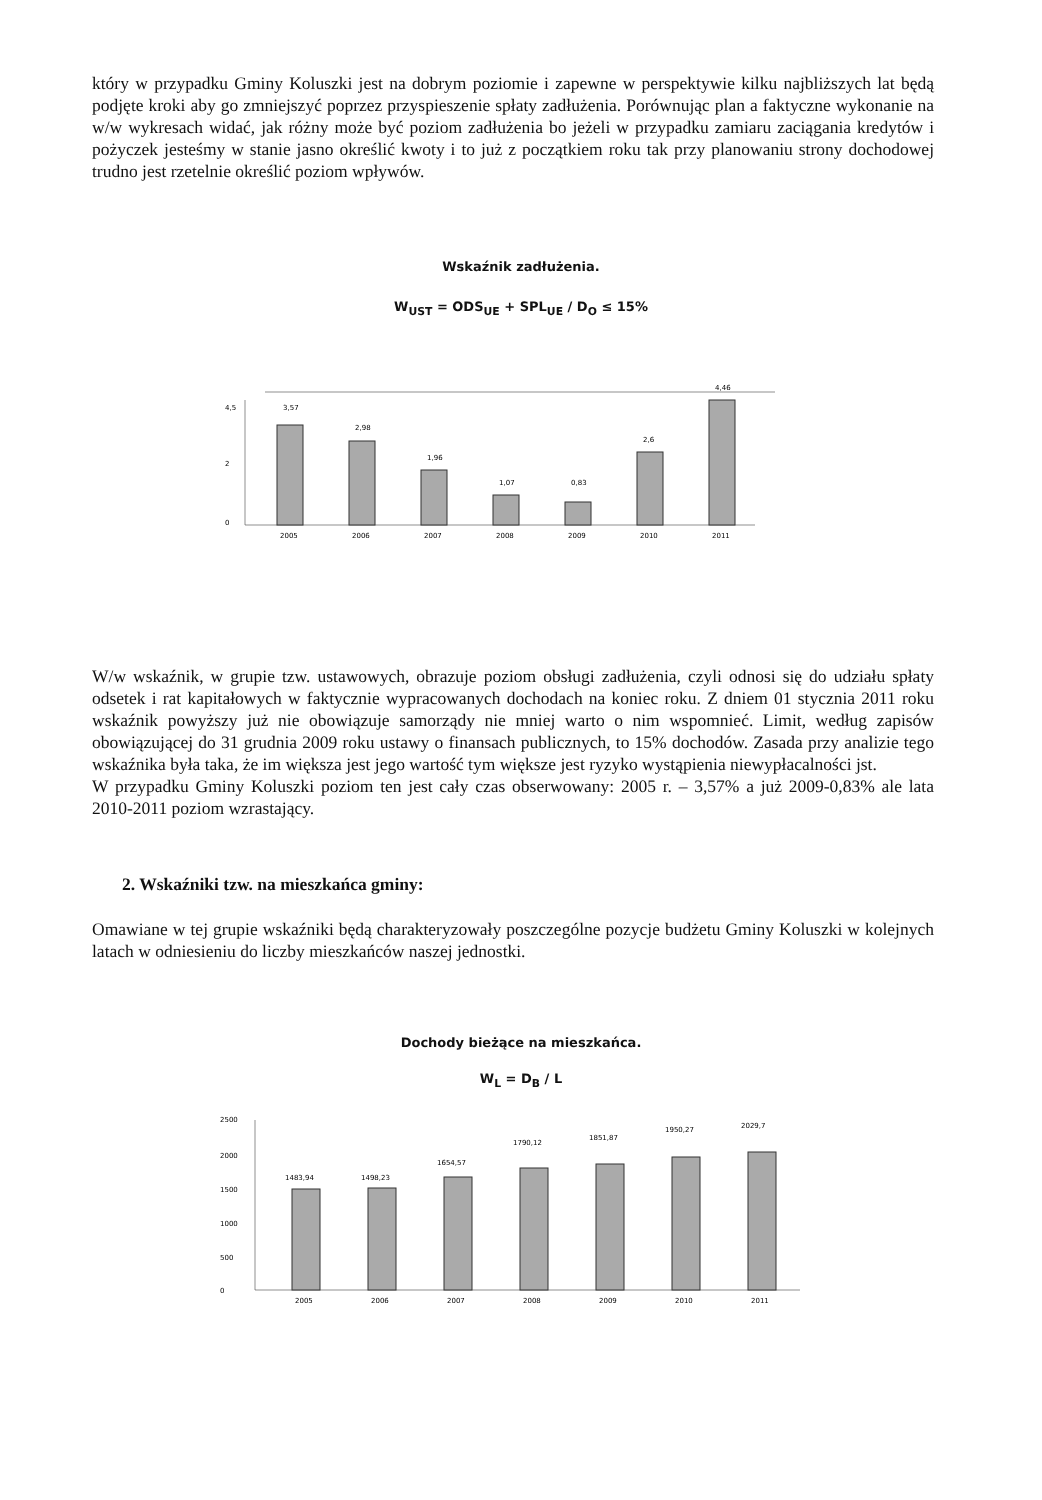który w przypadku Gminy Koluszki jest na dobrym poziomie i zapewne w perspektywie kilku najbliższych lat będą podjęte kroki aby go zmniejszyć poprzez przyspieszenie spłaty zadłużenia. Porównując plan a faktyczne wykonanie na w/w wykresach widać, jak różny może być poziom zadłużenia bo jeżeli w przypadku zamiaru zaciągania kredytów i pożyczek jesteśmy w stanie jasno określić kwoty i to już z początkiem roku tak przy planowaniu strony dochodowej trudno jest rzetelnie określić poziom wpływów.
Wskaźnik zadłużenia.
W<sub>UST</sub> = ODS<sub>UE</sub> + SPL<sub>UE</sub> / D<sub>O</sub> ≤ 15%
4,5
2
0
3,57
2,98
1,96
1,07
0,83
2,6
4,46
2005
2006
2007
2008
2009
2010
2011
W/w wskaźnik, w grupie tzw. ustawowych, obrazuje poziom obsługi zadłużenia, czyli odnosi się do udziału spłaty odsetek i rat kapitałowych w faktycznie wypracowanych dochodach na koniec roku. Z dniem 01 stycznia 2011 roku wskaźnik powyższy już nie obowiązuje samorządy nie mniej warto o nim wspomnieć. Limit, według zapisów obowiązującej do 31 grudnia 2009 roku ustawy o finansach publicznych, to 15% dochodów. Zasada przy analizie tego wskaźnika była taka, że im większa jest jego wartość tym większe jest ryzyko wystąpienia niewypłacalności jst.
W przypadku Gminy Koluszki poziom ten jest cały czas obserwowany: 2005 r. – 3,57% a już 2009-0,83% ale lata 2010-2011 poziom wzrastający.
2. Wskaźniki tzw. na mieszkańca gminy:
Omawiane w tej grupie wskaźniki będą charakteryzowały poszczególne pozycje budżetu Gminy Koluszki w kolejnych latach w odniesieniu do liczby mieszkańców naszej jednostki.
Dochody bieżące na mieszkańca.
W<sub>L</sub> = D<sub>B</sub> / L
2500
2000
1500
1000
500
0
1483,94
1498,23
1654,57
1790,12
1851,87
1950,27
2029,7
2005
2006
2007
2008
2009
2010
2011